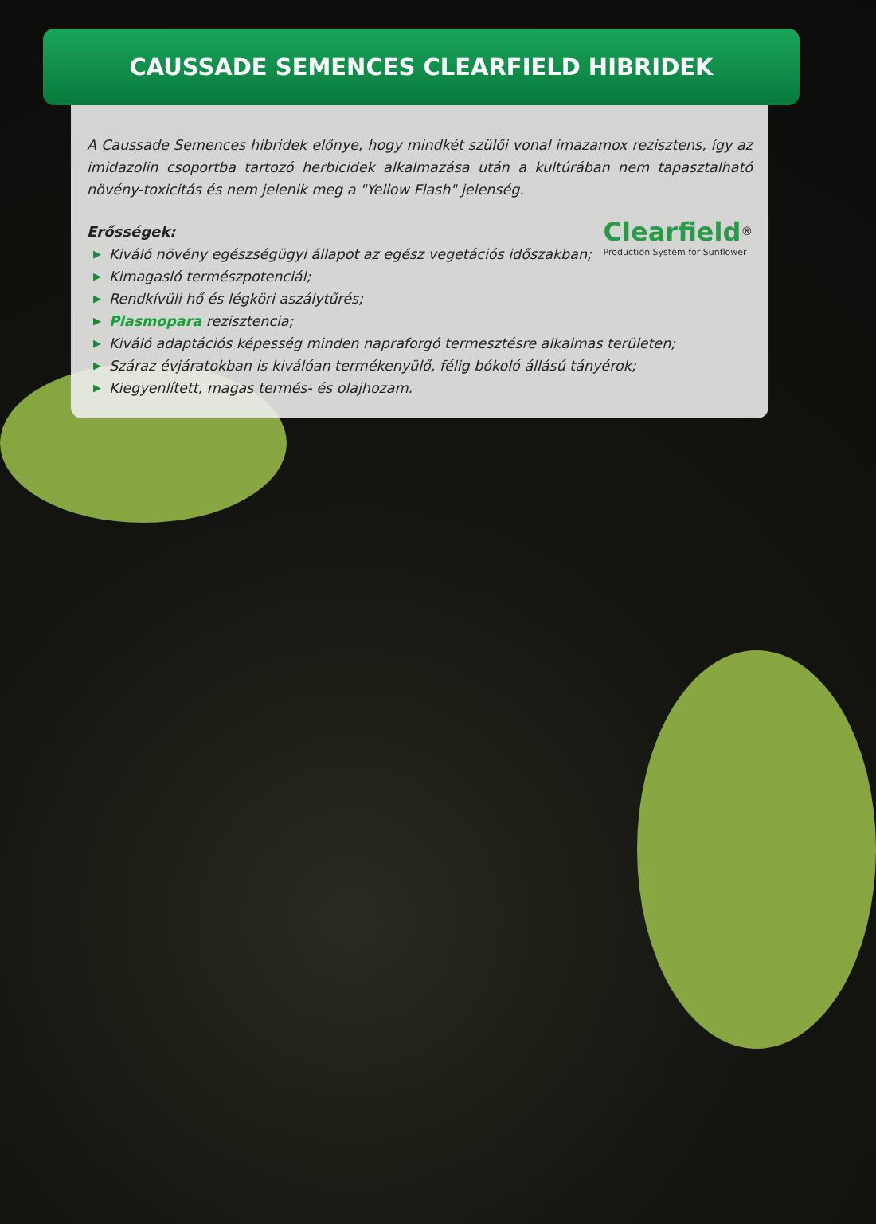CAUSSADE SEMENCES CLEARFIELD HIBRIDEK
A Caussade Semences hibridek előnye, hogy mindkét szülői vonal imazamox rezisztens, így az imidazolin csoportba tartozó herbicidek alkalmazása után a kultúrában nem tapasztalható növény-toxicitás és nem jelenik meg a "Yellow Flash" jelenség.
Clearfield<sup>®</sup>
Production System for Sunflower
Erősségek:
▶ Kiváló növény egészségügyi állapot az egész vegetációs időszakban;
▶ Kimagasló természpotenciál;
▶ Rendkívüli hő és légköri aszálytűrés;
▶ Plasmopara rezisztencia;
▶ Kiváló adaptációs képesség minden napraforgó termesztésre alkalmas területen;
▶ Száraz évjáratokban is kiválóan termékenyülő, félig bókoló állású tányérok;
▶ Kiegyenlített, magas termés- és olajhozam.